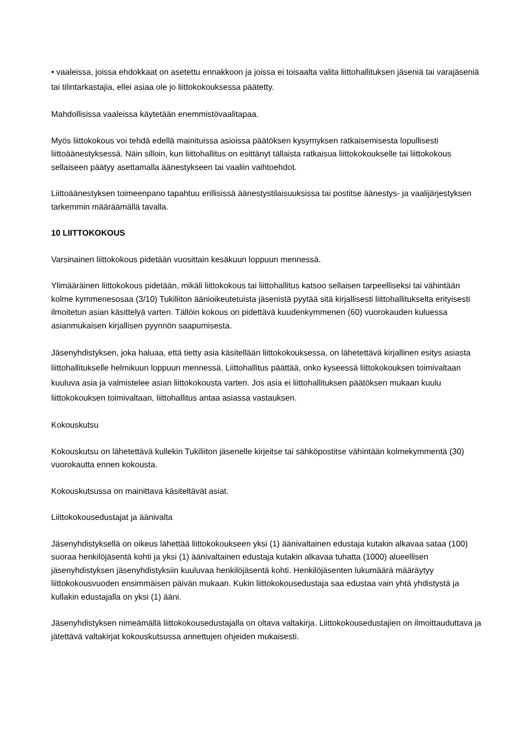• vaaleissa, joissa ehdokkaat on asetettu ennakkoon ja joissa ei toisaalta valita liittohallituksen jäseniä tai varajäseniä tai tilintarkastajia, ellei asiaa ole jo liittokokouksessa päätetty.
Mahdollisissa vaaleissa käytetään enemmistövaalitapaa.
Myös liittokokous voi tehdä edellä mainituissa asioissa päätöksen kysymyksen ratkaisemisesta lopullisesti liittoäänestyksessä. Näin silloin, kun liittohallitus on esittänyt tällaista ratkaisua liittokokoukselle tai liittokokous sellaiseen päätyy asettamalla äänestykseen tai vaaliin vaihtoehdot.
Liittoäänestyksen toimeenpano tapahtuu erillisissä äänestystilaisuuksissa tai postitse äänestys- ja vaalijärjestyksen tarkemmin määräämällä tavalla.
10 LIITTOKOKOUS
Varsinainen liittokokous pidetään vuosittain kesäkuun loppuun mennessä.
Ylimääräinen liittokokous pidetään, mikäli liittokokous tai liittohallitus katsoo sellaisen tarpeelliseksi tai vähintään kolme kymmenesosaa (3/10) Tukiliiton äänioikeutetuista jäsenistä pyytää sitä kirjallisesti liittohallitukselta erityisesti ilmoitetun asian käsittelyä varten. Tällöin kokous on pidettävä kuudenkymmenen (60) vuorokauden kuluessa asianmukaisen kirjallisen pyynnön saapumisesta.
Jäsenyhdistyksen, joka haluaa, että tietty asia käsitellään liittokokouksessa, on lähetettävä kirjallinen esitys asiasta liittohallitukselle helmikuun loppuun mennessä. Liittohallitus päättää, onko kyseessä liittokokouksen toimivaltaan kuuluva asia ja valmistelee asian liittokokousta varten. Jos asia ei liittohallituksen päätöksen mukaan kuulu liittokokouksen toimivaltaan, liittohallitus antaa asiassa vastauksen.
Kokouskutsu
Kokouskutsu on lähetettävä kullekin Tukiliiton jäsenelle kirjeitse tai sähköpostitse vähintään kolmekymmentä (30) vuorokautta ennen kokousta.
Kokouskutsussa on mainittava käsiteltävät asiat.
Liittokokousedustajat ja äänivalta
Jäsenyhdistyksellä on oikeus lähettää liittokokoukseen yksi (1) äänivaltainen edustaja kutakin alkavaa sataa (100) suoraa henkilöjäsentä kohti ja yksi (1) äänivaltainen edustaja kutakin alkavaa tuhatta (1000) alueellisen jäsenyhdistyksen jäsenyhdistyksiin kuuluvaa henkilöjäsentä kohti. Henkilöjäsenten lukumäärä määräytyy liittokokousvuoden ensimmäisen päivän mukaan. Kukin liittokokousedustaja saa edustaa vain yhtä yhdistystä ja kullakin edustajalla on yksi (1) ääni.
Jäsenyhdistyksen nimeämällä liittokokousedustajalla on oltava valtakirja. Liittokokousedustajien on ilmoittauduttava ja jätettävä valtakirjat kokouskutsussa annettujen ohjeiden mukaisesti.